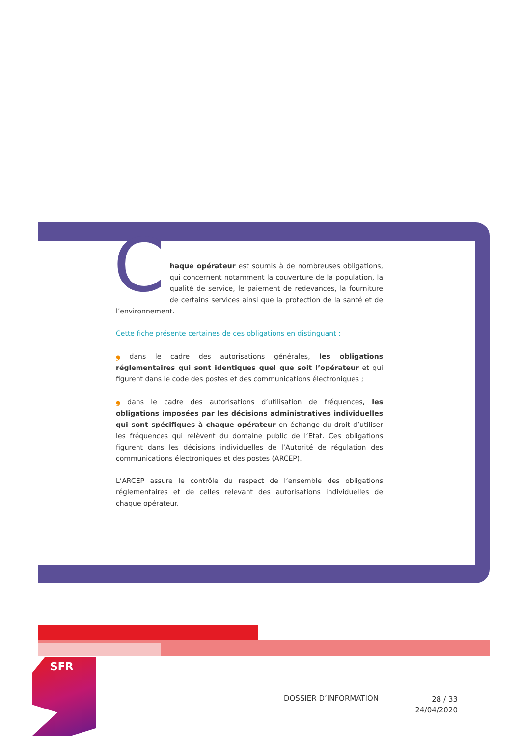Chaque opérateur est soumis à de nombreuses obligations, qui concernent notamment la couverture de la population, la qualité de service, le paiement de redevances, la fourniture de certains services ainsi que la protection de la santé et de l’environnement.
Cette fiche présente certaines de ces obligations en distinguant :
❟ dans le cadre des autorisations générales, les obligations réglementaires qui sont identiques quel que soit l’opérateur et qui figurent dans le code des postes et des communications électroniques ;
❟ dans le cadre des autorisations d’utilisation de fréquences, les obligations imposées par les décisions administratives individuelles qui sont spécifiques à chaque opérateur en échange du droit d’utiliser les fréquences qui relèvent du domaine public de l’Etat. Ces obligations figurent dans les décisions individuelles de l’Autorité de régulation des communications électroniques et des postes (ARCEP).
L’ARCEP assure le contrôle du respect de l’ensemble des obligations réglementaires et de celles relevant des autorisations individuelles de chaque opérateur.
SFR
DOSSIER D’INFORMATION
28 / 33
24/04/2020